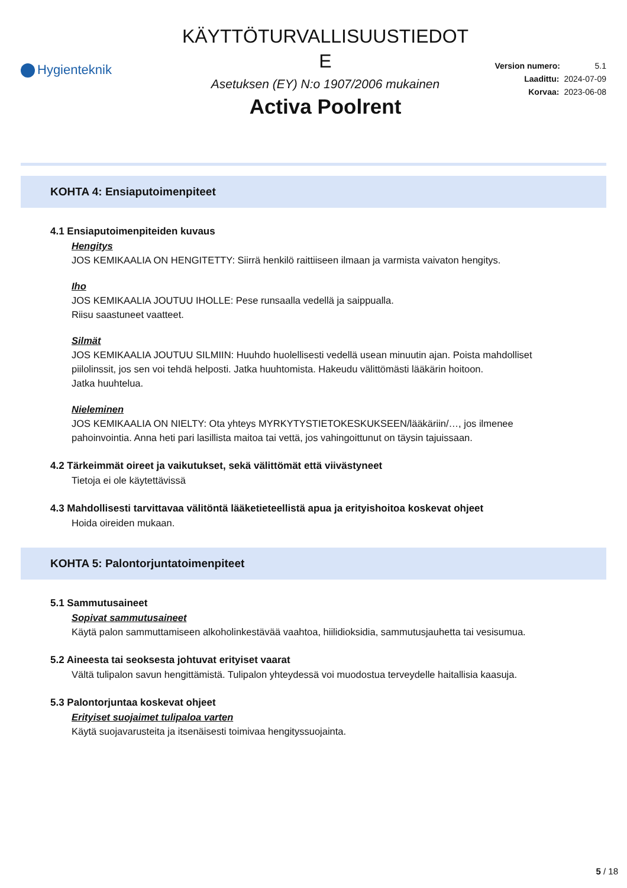Hygienteknik
KÄYTTÖTURVALLISUUSTIEDOT
E
Asetuksen (EY) N:o 1907/2006 mukainen
Activa Poolrent
Version numero: 5.1
Laadittu: 2024-07-09
Korvaa: 2023-06-08
KOHTA 4: Ensiaputoimenpiteet
4.1 Ensiaputoimenpiteiden kuvaus
Hengitys
JOS KEMIKAALIA ON HENGITETTY: Siirrä henkilö raittiiseen ilmaan ja varmista vaivaton hengitys.
Iho
JOS KEMIKAALIA JOUTUU IHOLLE: Pese runsaalla vedellä ja saippualla.
Riisu saastuneet vaatteet.
Silmät
JOS KEMIKAALIA JOUTUU SILMIIN: Huuhdo huolellisesti vedellä usean minuutin ajan. Poista mahdolliset piilolinssit, jos sen voi tehdä helposti. Jatka huuhtomista. Hakeudu välittömästi lääkärin hoitoon.
Jatka huuhtelua.
Nieleminen
JOS KEMIKAALIA ON NIELTY: Ota yhteys MYRKYTYSTIETOKESKUKSEEN/lääkäriin/…, jos ilmenee pahoinvointia. Anna heti pari lasillista maitoa tai vettä, jos vahingoittunut on täysin tajuissaan.
4.2 Tärkeimmät oireet ja vaikutukset, sekä välittömät että viivästyneet
Tietoja ei ole käytettävissä
4.3 Mahdollisesti tarvittavaa välitöntä lääketieteellistä apua ja erityishoitoa koskevat ohjeet
Hoida oireiden mukaan.
KOHTA 5: Palontorjuntatoimenpiteet
5.1 Sammutusaineet
Sopivat sammutusaineet
Käytä palon sammuttamiseen alkoholinkestävää vaahtoa, hiilidioksidia, sammutusjauhetta tai vesisumua.
5.2 Aineesta tai seoksesta johtuvat erityiset vaarat
Vältä tulipalon savun hengittämistä. Tulipalon yhteydessä voi muodostua terveydelle haitallisia kaasuja.
5.3 Palontorjuntaa koskevat ohjeet
Erityiset suojaimet tulipaloa varten
Käytä suojavarusteita ja itsenäisesti toimivaa hengityssuojainta.
5 / 18